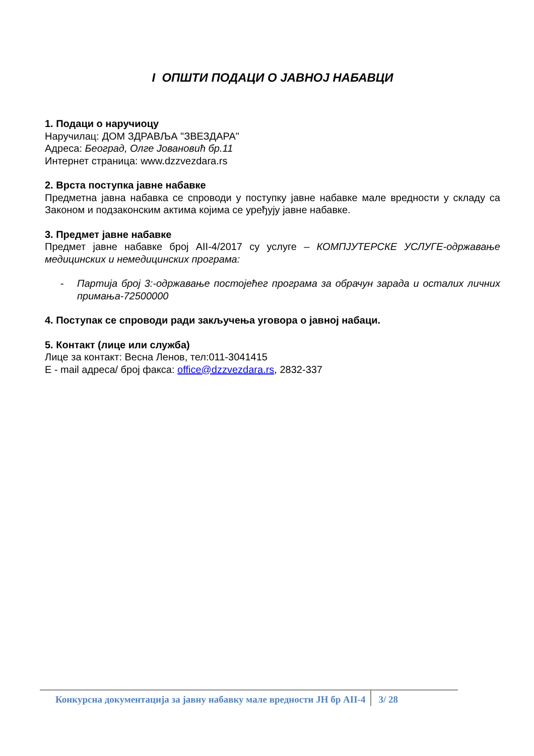I ОПШТИ ПОДАЦИ О ЈАВНОЈ НАБАВЦИ
1. Подаци о наручиоцу
Наручилац: ДОМ ЗДРАВЉА "ЗВЕЗДАРА"
Адреса: Београд, Олге Јовановић бр.11
Интернет страница: www.dzzvezdara.rs
2. Врста поступка јавне набавке
Предметна јавна набавка се спроводи у поступку јавне набавке мале вредности у складу са Законом и подзаконским актима којима се уређују јавне набавке.
3. Предмет јавне набавке
Предмет јавне набавке број АII-4/2017 су услуге – КОМПЈУТЕРСКЕ УСЛУГЕ-одржавање медицинских и немедицинских програма:
- Партија број 3:-одржавање постојећег програма за обрачун зарада и осталих личних примања-72500000
4. Поступак се спроводи ради закључења уговора о јавној набаци.
5. Контакт (лице или служба)
Лице за контакт: Весна Ленов, тел:011-3041415
Е - mail адреса/ број факса: office@dzzvezdara.rs, 2832-337
Конкурсна документација за јавну набавку мале вредности ЈН бр АII-4 3/ 28